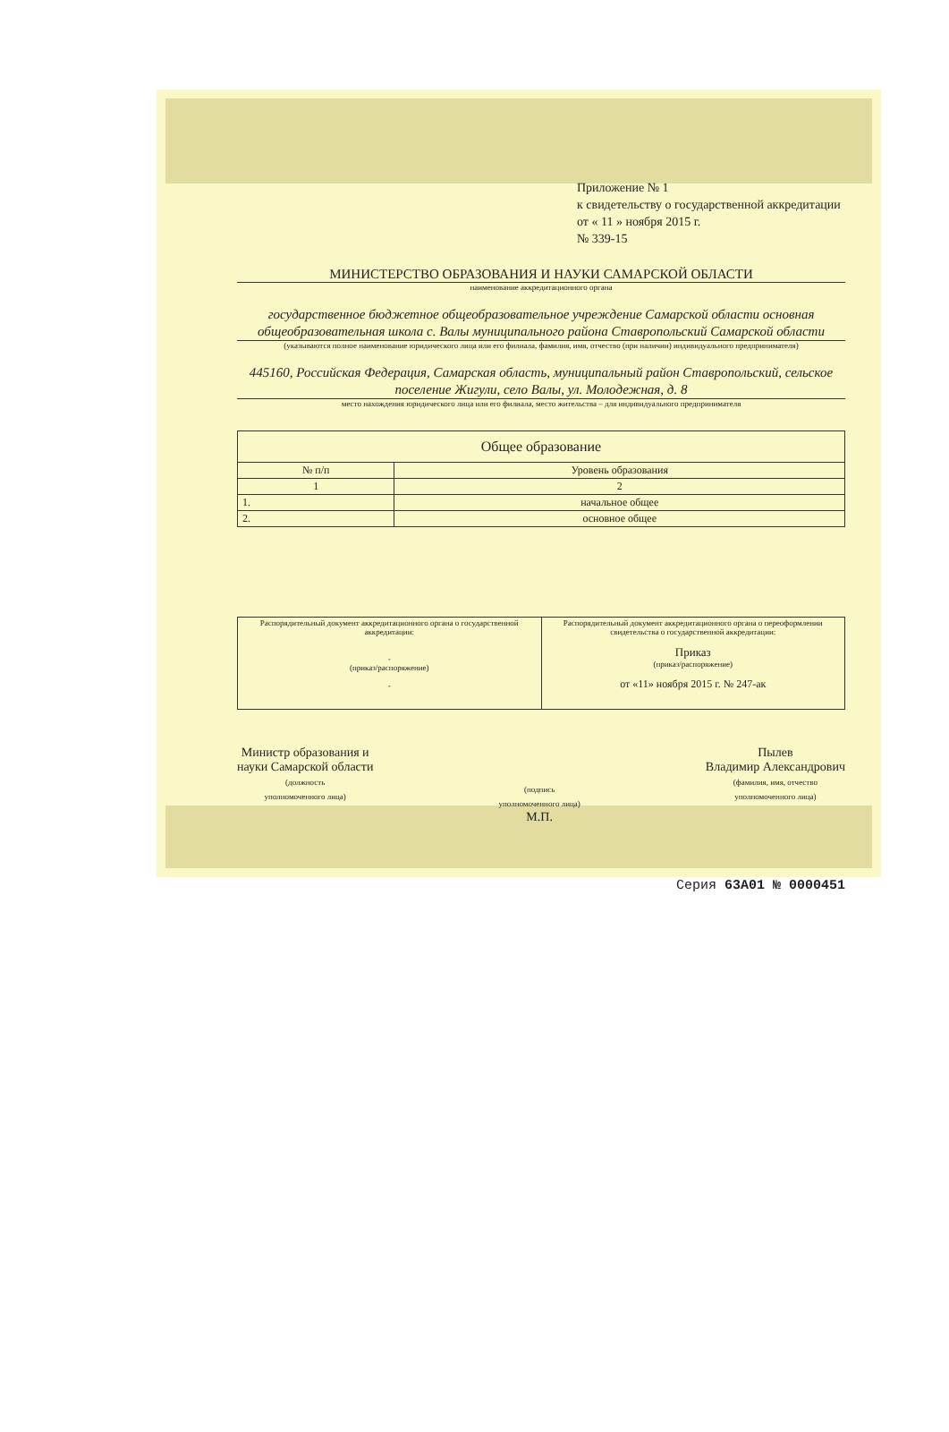Приложение № 1
к свидетельству о государственной аккредитации
от « 11 » ноября 2015 г.
№ 339-15
МИНИСТЕРСТВО ОБРАЗОВАНИЯ И НАУКИ САМАРСКОЙ ОБЛАСТИ
наименование аккредитационного органа
государственное бюджетное общеобразовательное учреждение Самарской области основная общеобразовательная школа с. Валы муниципального района Ставропольский Самарской области
(указываются полное наименование юридического лица или его филиала, фамилия, имя, отчество (при наличии) индивидуального предпринимателя)
445160, Российская Федерация, Самарская область, муниципальный район Ставропольский, сельское поселение Жигули, село Валы, ул. Молодежная, д. 8
место нахождения юридического лица или его филиала, место жительства – для индивидуального предпринимателя
| Общее образование | |
| --- | --- |
| № п/п | Уровень образования |
| 1 | 2 |
| 1. | начальное общее |
| 2. | основное общее |
| Распорядительный документ аккредитационного органа о государственной аккредитации: - (приказ/распоряжение) - | Распорядительный документ аккредитационного органа о переоформлении свидетельства о государственной аккредитации: Приказ (приказ/распоряжение) от «11» ноября 2015 г. № 247-ак |
Министр образования и
науки Самарской области
(должность
уполномоченного лица)
(подпись
уполномоченного лица)
М.П.
Пылев
Владимир Александрович
(фамилия, имя, отчество
уполномоченного лица)
Серия 63А01 № 0000451